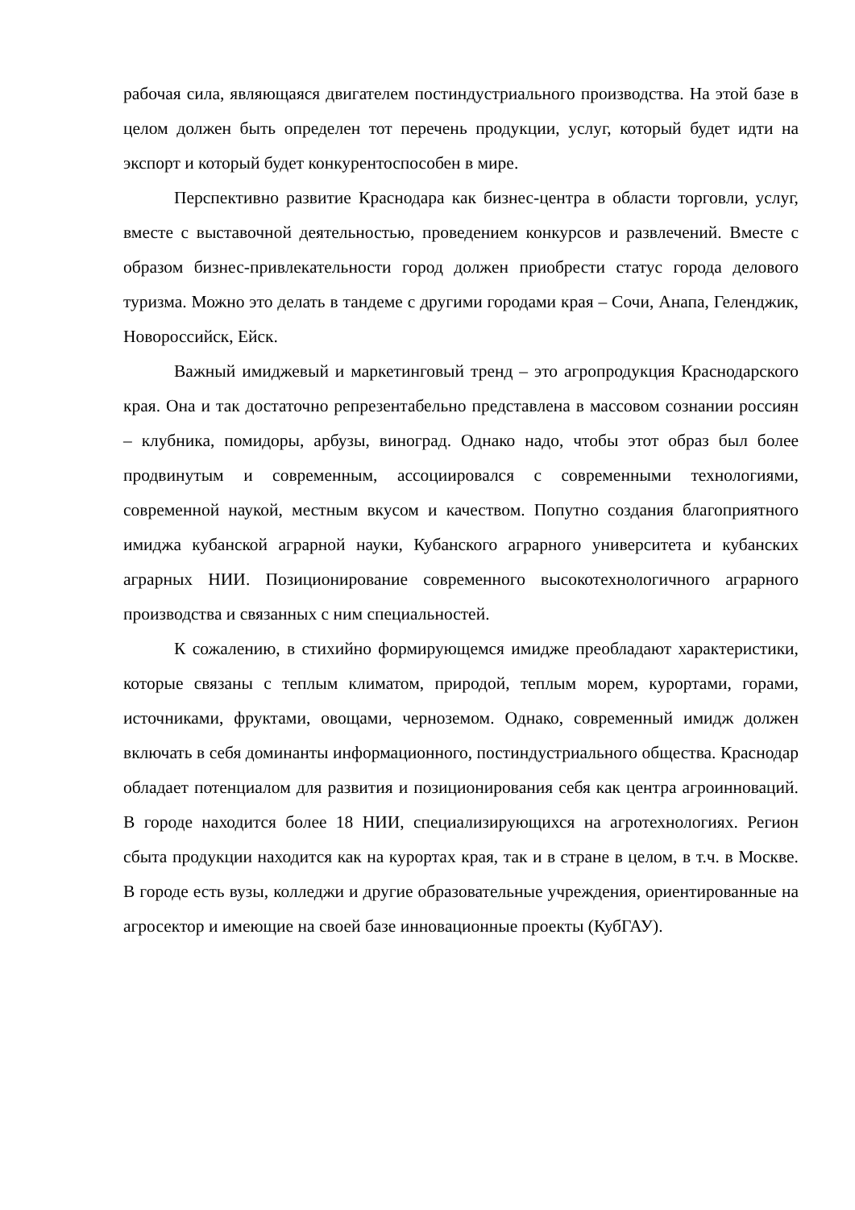рабочая сила, являющаяся двигателем постиндустриального производства. На этой базе в целом должен быть определен тот перечень продукции, услуг, который будет идти на экспорт и который будет конкурентоспособен в мире.
Перспективно развитие Краснодара как бизнес-центра в области торговли, услуг, вместе с выставочной деятельностью, проведением конкурсов и развлечений. Вместе с образом бизнес-привлекательности город должен приобрести статус города делового туризма. Можно это делать в тандеме с другими городами края – Сочи, Анапа, Геленджик, Новороссийск, Ейск.
Важный имиджевый и маркетинговый тренд – это агропродукция Краснодарского края. Она и так достаточно репрезентабельно представлена в массовом сознании россиян – клубника, помидоры, арбузы, виноград. Однако надо, чтобы этот образ был более продвинутым и современным, ассоциировался с современными технологиями, современной наукой, местным вкусом и качеством. Попутно создания благоприятного имиджа кубанской аграрной науки, Кубанского аграрного университета и кубанских аграрных НИИ. Позиционирование современного высокотехнологичного аграрного производства и связанных с ним специальностей.
К сожалению, в стихийно формирующемся имидже преобладают характеристики, которые связаны с теплым климатом, природой, теплым морем, курортами, горами, источниками, фруктами, овощами, черноземом. Однако, современный имидж должен включать в себя доминанты информационного, постиндустриального общества. Краснодар обладает потенциалом для развития и позиционирования себя как центра агроинноваций. В городе находится более 18 НИИ, специализирующихся на агротехнологиях. Регион сбыта продукции находится как на курортах края, так и в стране в целом, в т.ч. в Москве. В городе есть вузы, колледжи и другие образовательные учреждения, ориентированные на агросектор и имеющие на своей базе инновационные проекты (КубГАУ).